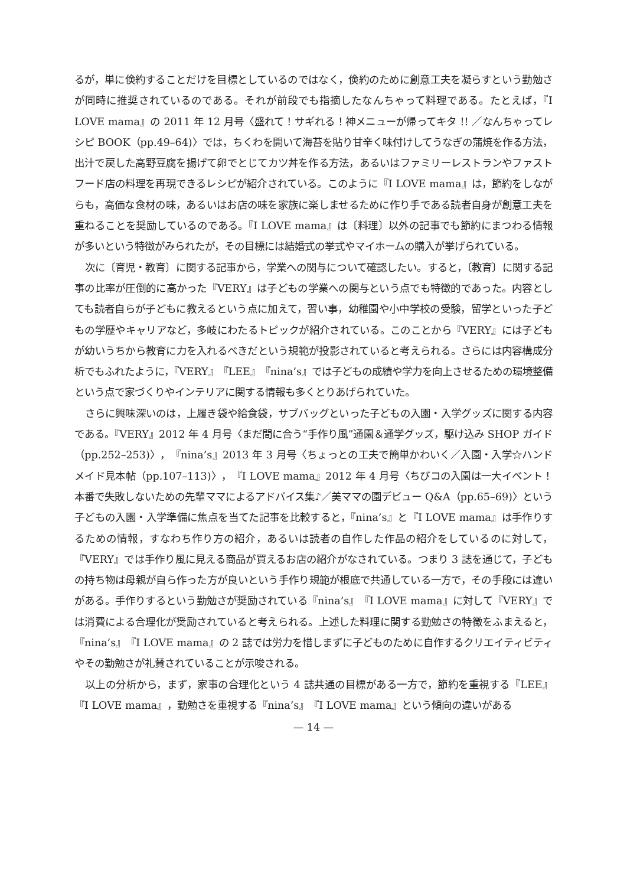るが，単に倹約することだけを目標としているのではなく，倹約のために創意工夫を凝らすという勤勉さが同時に推奨されているのである。それが前段でも指摘したなんちゃって料理である。たとえば，『I LOVE mama』の 2011 年 12 月号〈盛れて！サギれる！神メニューが帰ってキタ !! ／なんちゃってレシピ BOOK（pp.49–64)〉では，ちくわを開いて海苔を貼り甘辛く味付けしてうなぎの蒲焼を作る方法，出汁で戻した高野豆腐を揚げて卵でとじてカツ丼を作る方法，あるいはファミリーレストランやファストフード店の料理を再現できるレシピが紹介されている。このように『I LOVE mama』は，節約をしながらも，高価な食材の味，あるいはお店の味を家族に楽しませるために作り手である読者自身が創意工夫を重ねることを奨励しているのである。『I LOVE mama』は〔料理〕以外の記事でも節約にまつわる情報が多いという特徴がみられたが，その目標には結婚式の挙式やマイホームの購入が挙げられている。
次に〔育児・教育〕に関する記事から，学業への関与について確認したい。すると，〔教育〕に関する記事の比率が圧倒的に高かった『VERY』は子どもの学業への関与という点でも特徴的であった。内容としても読者自らが子どもに教えるという点に加えて，習い事，幼稚園や小中学校の受験，留学といった子どもの学歴やキャリアなど，多岐にわたるトピックが紹介されている。このことから『VERY』には子どもが幼いうちから教育に力を入れるべきだという規範が投影されていると考えられる。さらには内容構成分析でもふれたように，『VERY』『LEE』『nina’s』では子どもの成績や学力を向上させるための環境整備という点で家づくりやインテリアに関する情報も多くとりあげられていた。
さらに興味深いのは，上履き袋や給食袋，サブバッグといった子どもの入園・入学グッズに関する内容である。『VERY』2012 年 4 月号〈まだ間に合う“手作り風”通園＆通学グッズ，駆け込み SHOP ガイド（pp.252–253)〉，『nina’s』2013 年 3 月号〈ちょっとの工夫で簡単かわいく／入園・入学☆ハンドメイド見本帖（pp.107–113)〉，『I LOVE mama』2012 年 4 月号〈ちびコの入園は一大イベント！本番で失敗しないための先輩ママによるアドバイス集♪／美ママの園デビュー Q&A（pp.65–69)〉という子どもの入園・入学準備に焦点を当てた記事を比較すると，『nina’s』と『I LOVE mama』は手作りするための情報，すなわち作り方の紹介，あるいは読者の自作した作品の紹介をしているのに対して，『VERY』では手作り風に見える商品が買えるお店の紹介がなされている。つまり 3 誌を通じて，子どもの持ち物は母親が自ら作った方が良いという手作り規範が根底で共通している一方で，その手段には違いがある。手作りするという勤勉さが奨励されている『nina’s』『I LOVE mama』に対して『VERY』では消費による合理化が奨励されていると考えられる。上述した料理に関する勤勉さの特徴をふまえると，『nina’s』『I LOVE mama』の 2 誌では労力を惜しまずに子どものために自作するクリエイティビティやその勤勉さが礼賛されていることが示唆される。
以上の分析から，まず，家事の合理化という 4 誌共通の目標がある一方で，節約を重視する『LEE』『I LOVE mama』，勤勉さを重視する『nina’s』『I LOVE mama』という傾向の違いがある
— 14 —